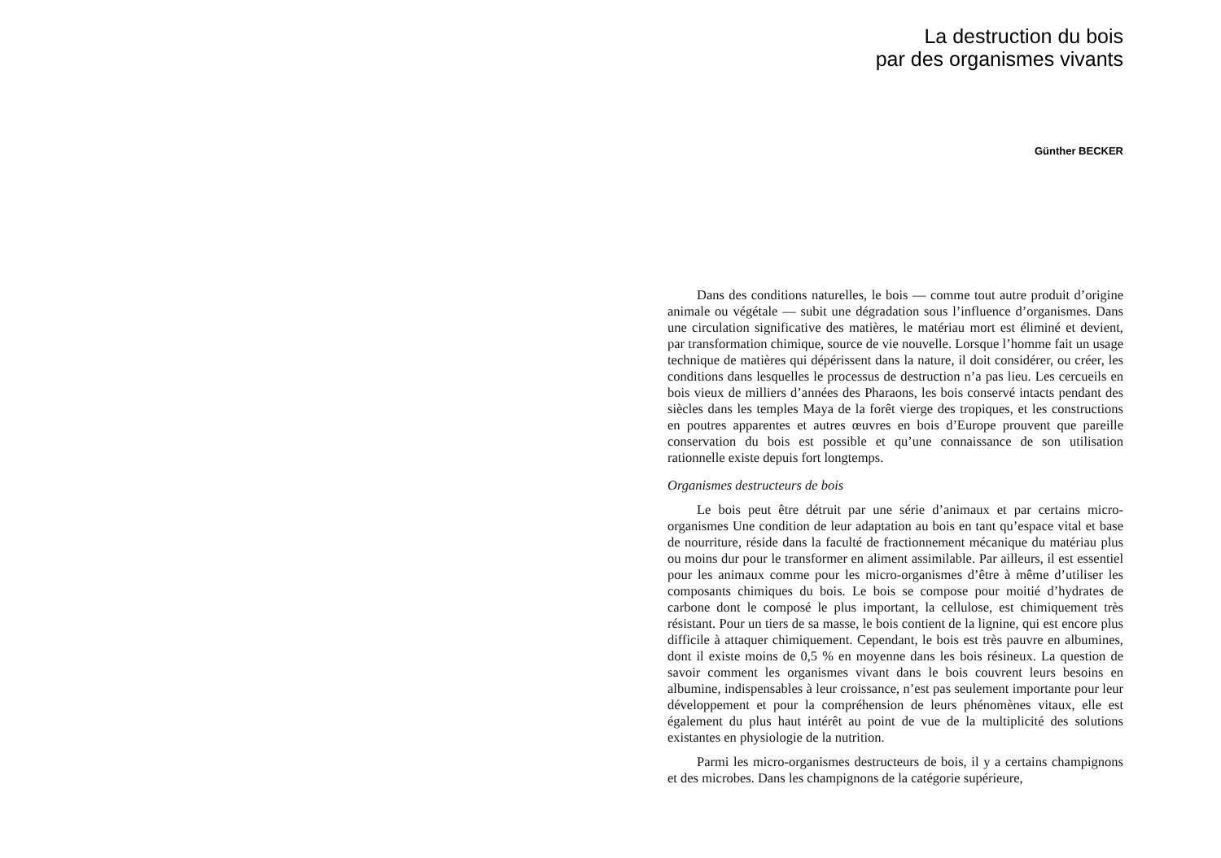La destruction du bois
par des organismes vivants
Günther BECKER
Dans des conditions naturelles, le bois — comme tout autre produit d’origine animale ou végétale — subit une dégradation sous l’influence d’organismes. Dans une circulation significative des matières, le matériau mort est éliminé et devient, par transformation chimique, source de vie nouvelle. Lorsque l’homme fait un usage technique de matières qui dépérissent dans la nature, il doit considérer, ou créer, les conditions dans lesquelles le processus de destruction n’a pas lieu. Les cercueils en bois vieux de milliers d’années des Pharaons, les bois conservé intacts pendant des siècles dans les temples Maya de la forêt vierge des tropiques, et les constructions en poutres apparentes et autres œuvres en bois d’Europe prouvent que pareille conservation du bois est possible et qu’une connaissance de son utilisation rationnelle existe depuis fort longtemps.
Organismes destructeurs de bois
Le bois peut être détruit par une série d’animaux et par certains micro-organismes Une condition de leur adaptation au bois en tant qu’espace vital et base de nourriture, réside dans la faculté de fractionnement mécanique du matériau plus ou moins dur pour le transformer en aliment assimilable. Par ailleurs, il est essentiel pour les animaux comme pour les micro-organismes d’être à même d’utiliser les composants chimiques du bois. Le bois se compose pour moitié d’hydrates de carbone dont le composé le plus important, la cellulose, est chimiquement très résistant. Pour un tiers de sa masse, le bois contient de la lignine, qui est encore plus difficile à attaquer chimiquement. Cependant, le bois est très pauvre en albumines, dont il existe moins de 0,5 % en moyenne dans les bois résineux. La question de savoir comment les organismes vivant dans le bois couvrent leurs besoins en albumine, indispensables à leur croissance, n’est pas seulement importante pour leur développement et pour la compréhension de leurs phénomènes vitaux, elle est également du plus haut intérêt au point de vue de la multiplicité des solutions existantes en physiologie de la nutrition.
Parmi les micro-organismes destructeurs de bois, il y a certains champignons et des microbes. Dans les champignons de la catégorie supérieure,